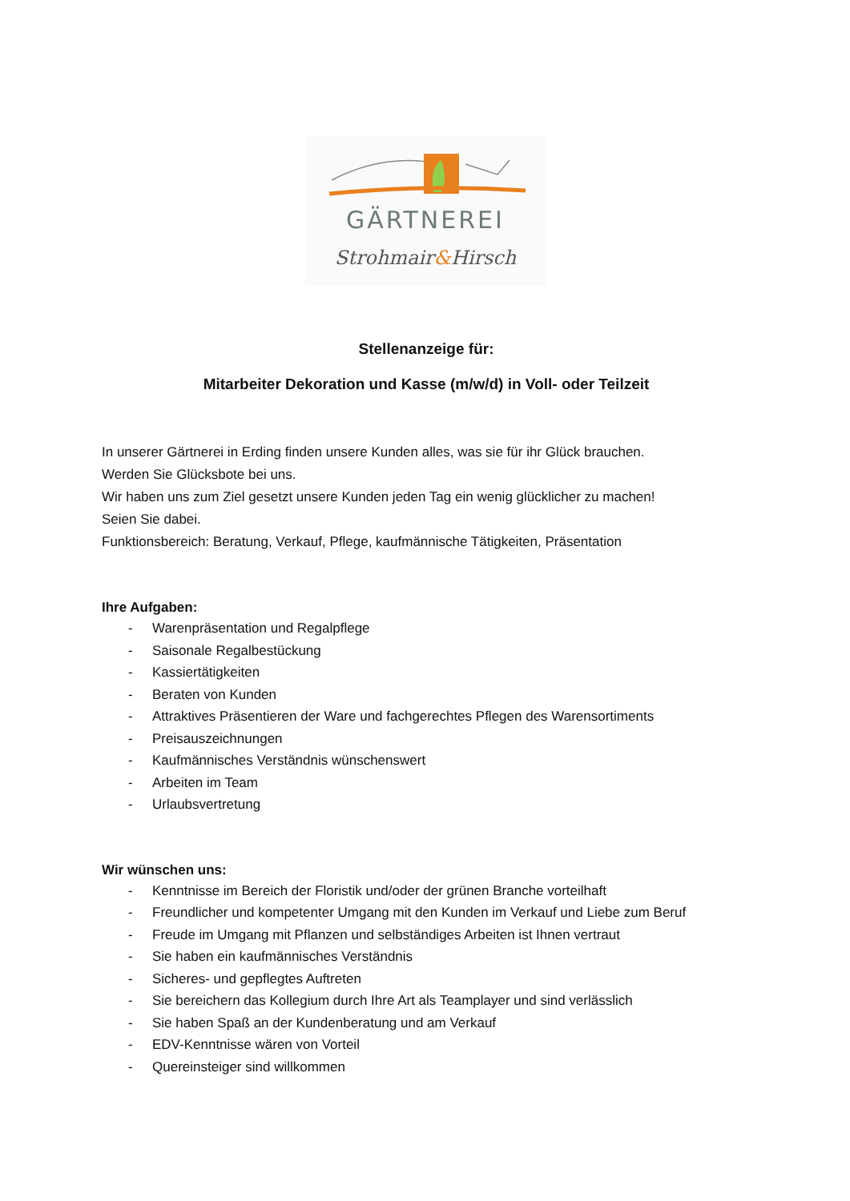GÄRTNEREI
Strohmair&Hirsch
Stellenanzeige für:
Mitarbeiter Dekoration und Kasse (m/w/d) in Voll- oder Teilzeit
In unserer Gärtnerei in Erding finden unsere Kunden alles, was sie für ihr Glück brauchen.
Werden Sie Glücksbote bei uns.
Wir haben uns zum Ziel gesetzt unsere Kunden jeden Tag ein wenig glücklicher zu machen!
Seien Sie dabei.
Funktionsbereich: Beratung, Verkauf, Pflege, kaufmännische Tätigkeiten, Präsentation
Ihre Aufgaben:
- Warenpräsentation und Regalpflege
- Saisonale Regalbestückung
- Kassiertätigkeiten
- Beraten von Kunden
- Attraktives Präsentieren der Ware und fachgerechtes Pflegen des Warensortiments
- Preisauszeichnungen
- Kaufmännisches Verständnis wünschenswert
- Arbeiten im Team
- Urlaubsvertretung
Wir wünschen uns:
- Kenntnisse im Bereich der Floristik und/oder der grünen Branche vorteilhaft
- Freundlicher und kompetenter Umgang mit den Kunden im Verkauf und Liebe zum Beruf
- Freude im Umgang mit Pflanzen und selbständiges Arbeiten ist Ihnen vertraut
- Sie haben ein kaufmännisches Verständnis
- Sicheres- und gepflegtes Auftreten
- Sie bereichern das Kollegium durch Ihre Art als Teamplayer und sind verlässlich
- Sie haben Spaß an der Kundenberatung und am Verkauf
- EDV-Kenntnisse wären von Vorteil
- Quereinsteiger sind willkommen